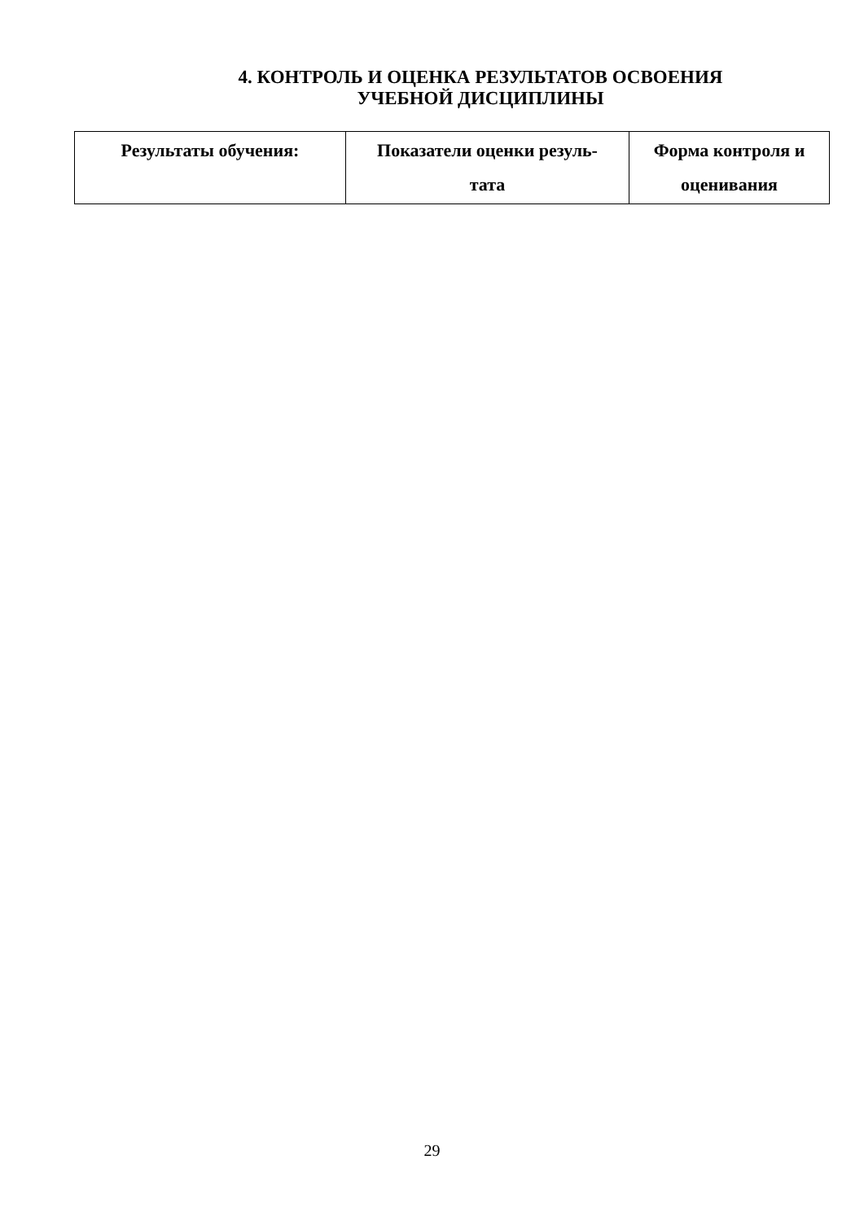4. КОНТРОЛЬ И ОЦЕНКА РЕЗУЛЬТАТОВ ОСВОЕНИЯ
УЧЕБНОЙ ДИСЦИПЛИНЫ
| Результаты обучения: | Показатели оценки резуль- тата | Форма контроля и оценивания |
| --- | --- | --- |
29